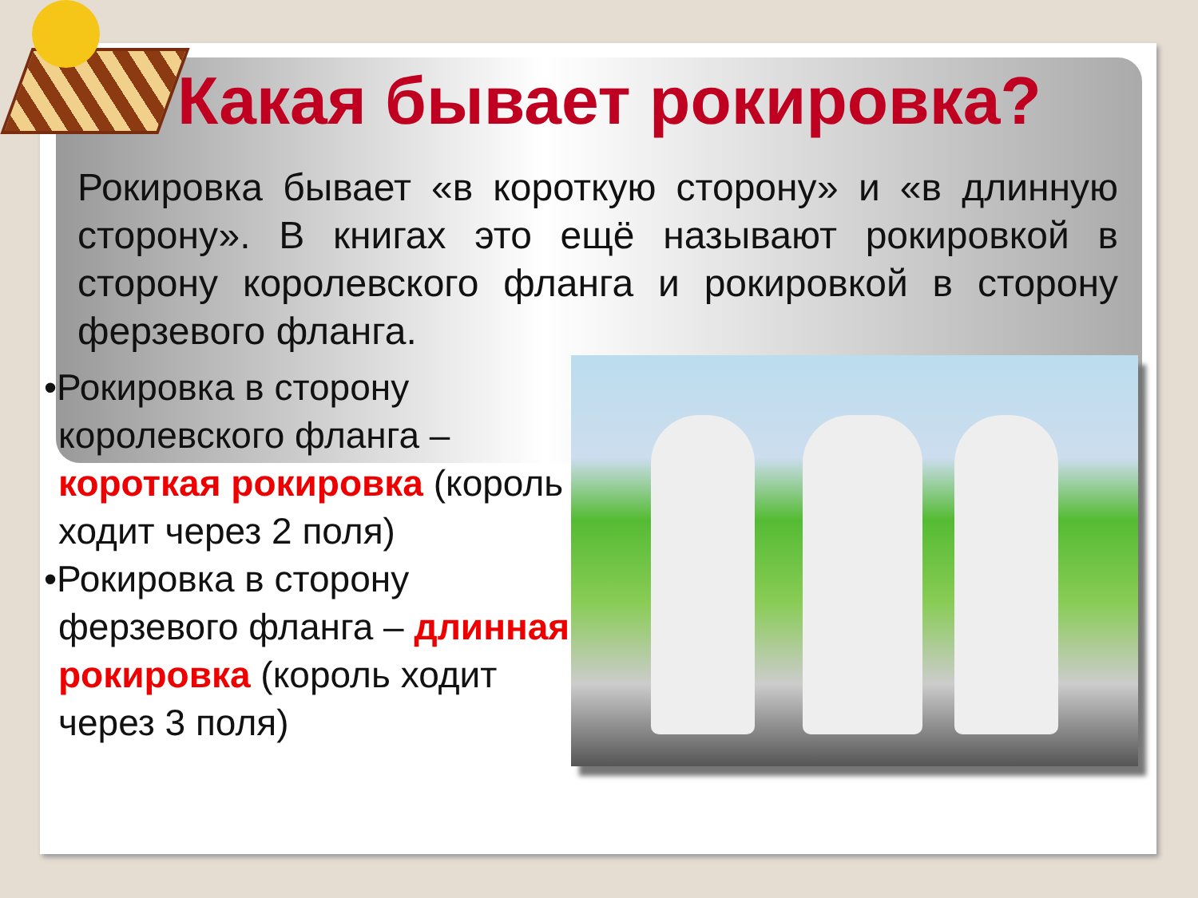Какая бывает рокировка?
Рокировка бывает «в короткую сторону» и «в длинную сторону». В книгах это ещё называют рокировкой в сторону королевского фланга и рокировкой в сторону ферзевого фланга.
•Рокировка в сторону королевского фланга – короткая рокировка (король ходит через 2 поля)
•Рокировка в сторону ферзевого фланга – длинная рокировка (король ходит через 3 поля)